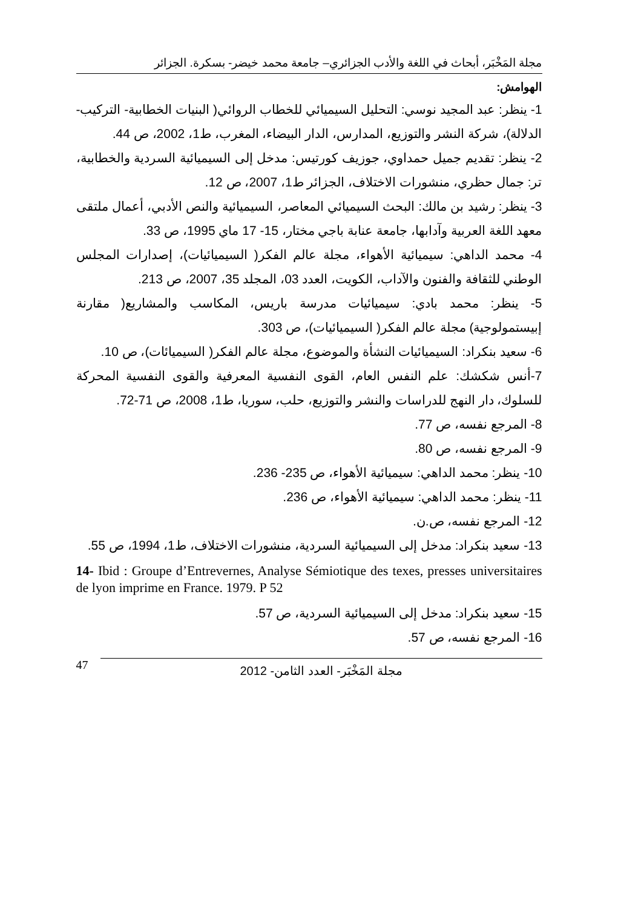مجلة المَخْبَر، أبحاث في اللغة والأدب الجزائري– جامعة محمد خيضر- بسكرة. الجزائر
الهوامش:
1- ينظر: عبد المجيد نوسي: التحليل السيميائي للخطاب الروائي( البنيات الخطابية- التركيب- الدلالة)، شركة النشر والتوزيع، المدارس، الدار البيضاء، المغرب، ط1، 2002، ص 44.
2- ينظر: تقديم جميل حمداوي، جوزيف كورتيس: مدخل إلى السيميائية السردية والخطابية، تر: جمال حظري، منشورات الاختلاف، الجزائر ط1، 2007، ص 12.
3- ينظر: رشيد بن مالك: البحث السيميائي المعاصر، السيميائية والنص الأدبي، أعمال ملتقى معهد اللغة العربية وآدابها، جامعة عنابة باجي مختار، 15- 17 ماي 1995، ص 33.
4- محمد الداهي: سيميائية الأهواء، مجلة عالم الفكر( السيميائيات)، إصدارات المجلس الوطني للثقافة والفنون والآداب، الكويت، العدد 03، المجلد 35، 2007، ص 213.
5- ينظر: محمد بادي: سيميائيات مدرسة باريس، المكاسب والمشاريع( مقارنة إبيستمولوجية) مجلة عالم الفكر( السيميائيات)، ص 303.
6- سعيد بنكراد: السيميائيات النشأة والموضوع، مجلة عالم الفكر( السيميائات)، ص 10.
7-أنس شكشك: علم النفس العام، القوى النفسية المعرفية والقوى النفسية المحركة للسلوك، دار النهج للدراسات والنشر والتوزيع، حلب، سوريا، ط1، 2008، ص 71-72.
8- المرجع نفسه، ص 77.
9- المرجع نفسه، ص 80.
10- ينظر: محمد الداهي: سيميائية الأهواء، ص 235- 236.
11- ينظر: محمد الداهي: سيميائية الأهواء، ص 236.
12- المرجع نفسه، ص.ن.
13- سعيد بنكراد: مدخل إلى السيميائية السردية، منشورات الاختلاف، ط1، 1994، ص 55.
14- Ibid : Groupe d’Entrevernes, Analyse Sémiotique des texes, presses universitaires de lyon imprime en France. 1979. P 52
15- سعيد بنكراد: مدخل إلى السيميائية السردية، ص 57.
16- المرجع نفسه، ص 57.
47 مجلة المَخْبَر- العدد الثامن- 2012